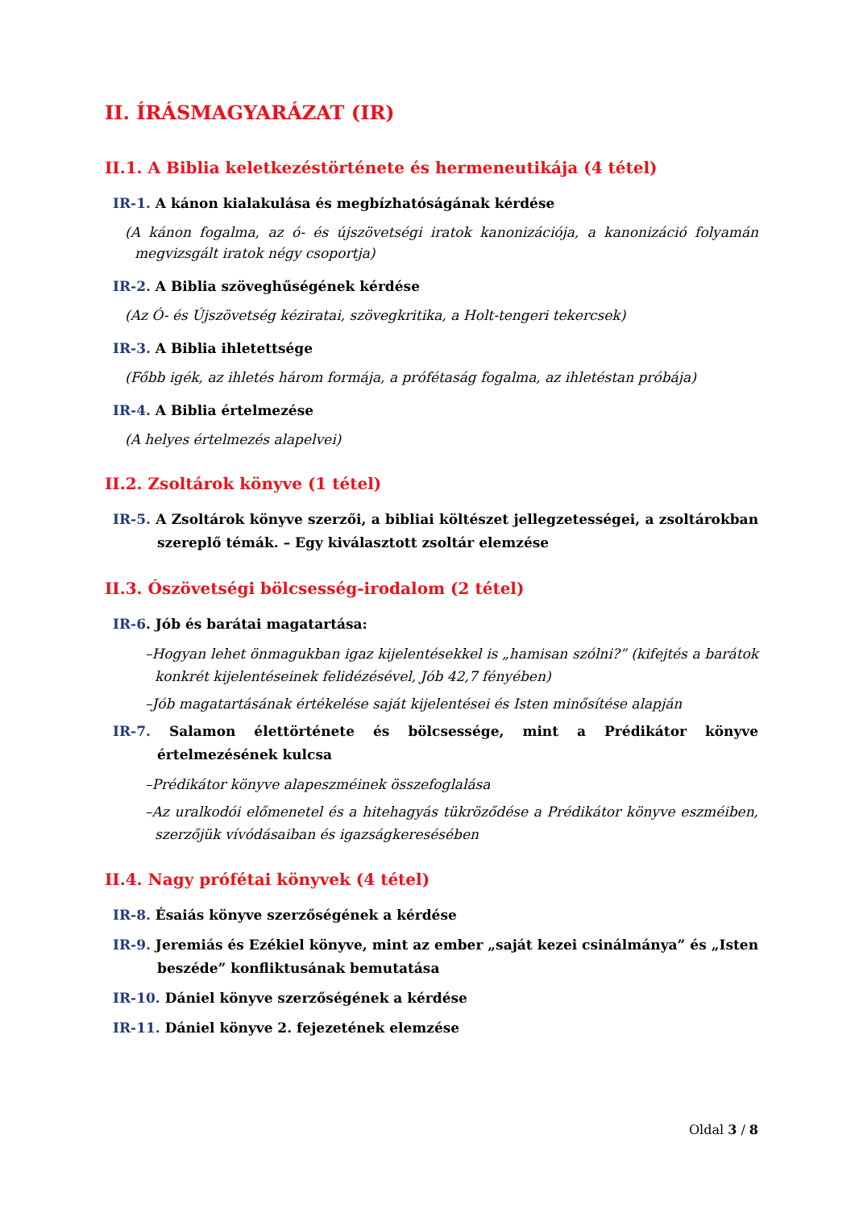II. ÍRÁSMAGYARÁZAT (IR)
II.1. A Biblia keletkezéstörténete és hermeneutikája (4 tétel)
IR-1. A kánon kialakulása és megbízhatóságának kérdése
(A kánon fogalma, az ó- és újszövetségi iratok kanonizációja, a kanonizáció folyamán megvizsgált iratok négy csoportja)
IR-2. A Biblia szöveghűségének kérdése
(Az Ó- és Újszövetség kéziratai, szövegkritika, a Holt-tengeri tekercsek)
IR-3. A Biblia ihletettsége
(Főbb igék, az ihletés három formája, a prófétaság fogalma, az ihletéstan próbája)
IR-4. A Biblia értelmezése
(A helyes értelmezés alapelvei)
II.2. Zsoltárok könyve (1 tétel)
IR-5. A Zsoltárok könyve szerzői, a bibliai költészet jellegzetességei, a zsoltárokban szereplő témák. – Egy kiválasztott zsoltár elemzése
II.3. Ószövetségi bölcsesség-irodalom (2 tétel)
IR-6. Jób és barátai magatartása:
–Hogyan lehet önmagukban igaz kijelentésekkel is „hamisan szólni?” (kifejtés a barátok konkrét kijelentéseinek felidézésével, Jób 42,7 fényében)
–Jób magatartásának értékelése saját kijelentései és Isten minősítése alapján
IR-7. Salamon élettörténete és bölcsessége, mint a Prédikátor könyve értelmezésének kulcsa
–Prédikátor könyve alapeszméinek összefoglalása
–Az uralkodói előmenetel és a hitehagyás tükröződése a Prédikátor könyve eszméiben, szerzőjük vívódásaiban és igazságkeresésében
II.4. Nagy prófétai könyvek (4 tétel)
IR-8. Ésaiás könyve szerzőségének a kérdése
IR-9. Jeremiás és Ezékiel könyve, mint az ember „saját kezei csinálmánya” és „Isten beszéde” konfliktusának bemutatása
IR-10. Dániel könyve szerzőségének a kérdése
IR-11. Dániel könyve 2. fejezetének elemzése
Oldal 3 / 8